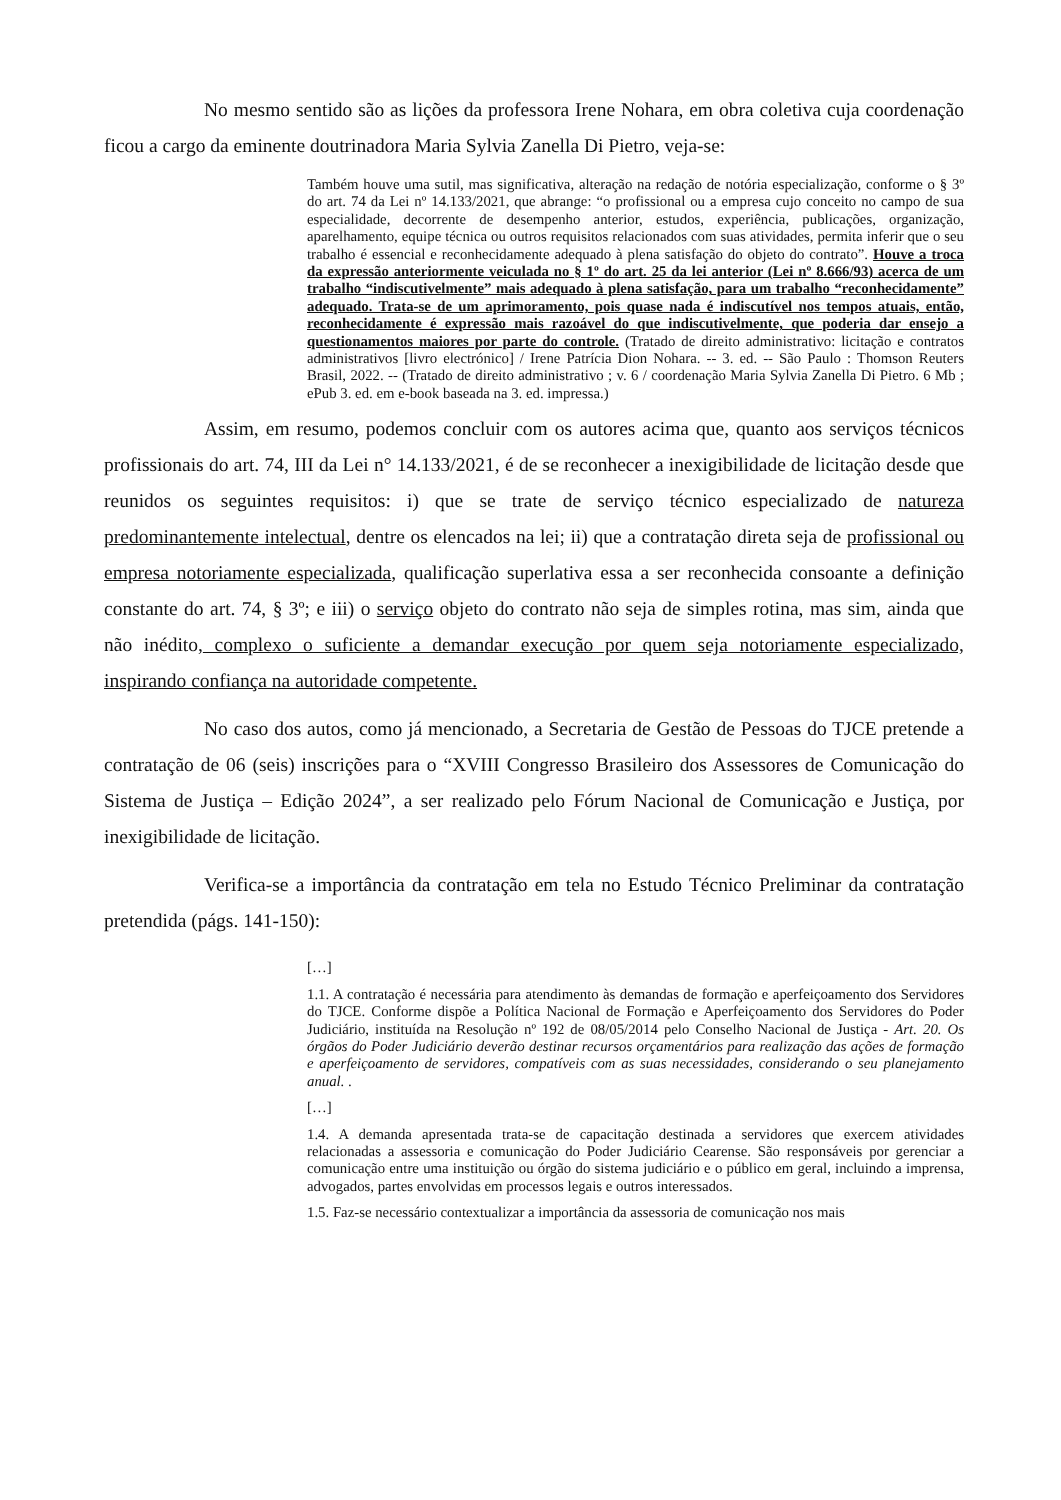No mesmo sentido são as lições da professora Irene Nohara, em obra coletiva cuja coordenação ficou a cargo da eminente doutrinadora Maria Sylvia Zanella Di Pietro, veja-se:
Também houve uma sutil, mas significativa, alteração na redação de notória especialização, conforme o § 3º do art. 74 da Lei nº 14.133/2021, que abrange: “o profissional ou a empresa cujo conceito no campo de sua especialidade, decorrente de desempenho anterior, estudos, experiência, publicações, organização, aparelhamento, equipe técnica ou outros requisitos relacionados com suas atividades, permita inferir que o seu trabalho é essencial e reconhecidamente adequado à plena satisfação do objeto do contrato”. Houve a troca da expressão anteriormente veiculada no § 1º do art. 25 da lei anterior (Lei nº 8.666/93) acerca de um trabalho “indiscutivelmente” mais adequado à plena satisfação, para um trabalho “reconhecidamente” adequado. Trata-se de um aprimoramento, pois quase nada é indiscutível nos tempos atuais, então, reconhecidamente é expressão mais razoável do que indiscutivelmente, que poderia dar ensejo a questionamentos maiores por parte do controle. (Tratado de direito administrativo: licitação e contratos administrativos [livro electrónico] / Irene Patrícia Dion Nohara. -- 3. ed. -- São Paulo : Thomson Reuters Brasil, 2022. -- (Tratado de direito administrativo ; v. 6 / coordenação Maria Sylvia Zanella Di Pietro. 6 Mb ; ePub 3. ed. em e-book baseada na 3. ed. impressa.)
Assim, em resumo, podemos concluir com os autores acima que, quanto aos serviços técnicos profissionais do art. 74, III da Lei n° 14.133/2021, é de se reconhecer a inexigibilidade de licitação desde que reunidos os seguintes requisitos: i) que se trate de serviço técnico especializado de natureza predominantemente intelectual, dentre os elencados na lei; ii) que a contratação direta seja de profissional ou empresa notoriamente especializada, qualificação superlativa essa a ser reconhecida consoante a definição constante do art. 74, § 3º; e iii) o serviço objeto do contrato não seja de simples rotina, mas sim, ainda que não inédito, complexo o suficiente a demandar execução por quem seja notoriamente especializado, inspirando confiança na autoridade competente.
No caso dos autos, como já mencionado, a Secretaria de Gestão de Pessoas do TJCE pretende a contratação de 06 (seis) inscrições para o “XVIII Congresso Brasileiro dos Assessores de Comunicação do Sistema de Justiça – Edição 2024”, a ser realizado pelo Fórum Nacional de Comunicação e Justiça, por inexigibilidade de licitação.
Verifica-se a importância da contratação em tela no Estudo Técnico Preliminar da contratação pretendida (págs. 141-150):
[…]
1.1. A contratação é necessária para atendimento às demandas de formação e aperfeiçoamento dos Servidores do TJCE. Conforme dispõe a Política Nacional de Formação e Aperfeiçoamento dos Servidores do Poder Judiciário, instituída na Resolução nº 192 de 08/05/2014 pelo Conselho Nacional de Justiça - Art. 20. Os órgãos do Poder Judiciário deverão destinar recursos orçamentários para realização das ações de formação e aperfeiçoamento de servidores, compatíveis com as suas necessidades, considerando o seu planejamento anual. .
[…]
1.4. A demanda apresentada trata-se de capacitação destinada a servidores que exercem atividades relacionadas a assessoria e comunicação do Poder Judiciário Cearense. São responsáveis por gerenciar a comunicação entre uma instituição ou órgão do sistema judiciário e o público em geral, incluindo a imprensa, advogados, partes envolvidas em processos legais e outros interessados.
1.5. Faz-se necessário contextualizar a importância da assessoria de comunicação nos mais